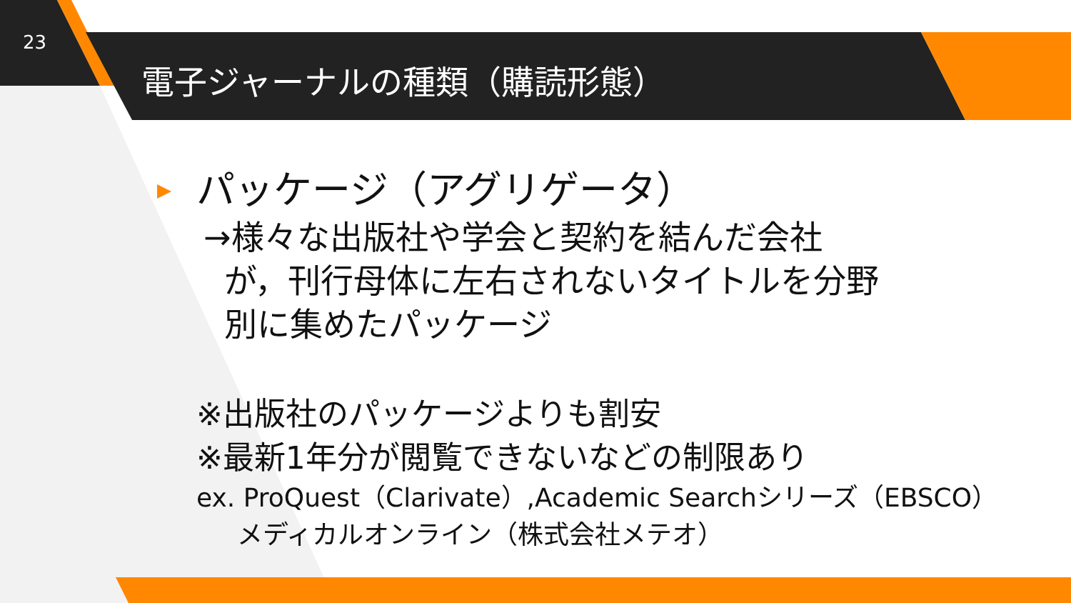23
電子ジャーナルの種類（購読形態）
パッケージ（アグリゲータ）
→様々な出版社や学会と契約を結んだ会社
が，刊行母体に左右されないタイトルを分野
別に集めたパッケージ
※出版社のパッケージよりも割安
※最新1年分が閲覧できないなどの制限あり
ex. ProQuest（Clarivate）,Academic Searchシリーズ（EBSCO）
メディカルオンライン（株式会社メテオ）